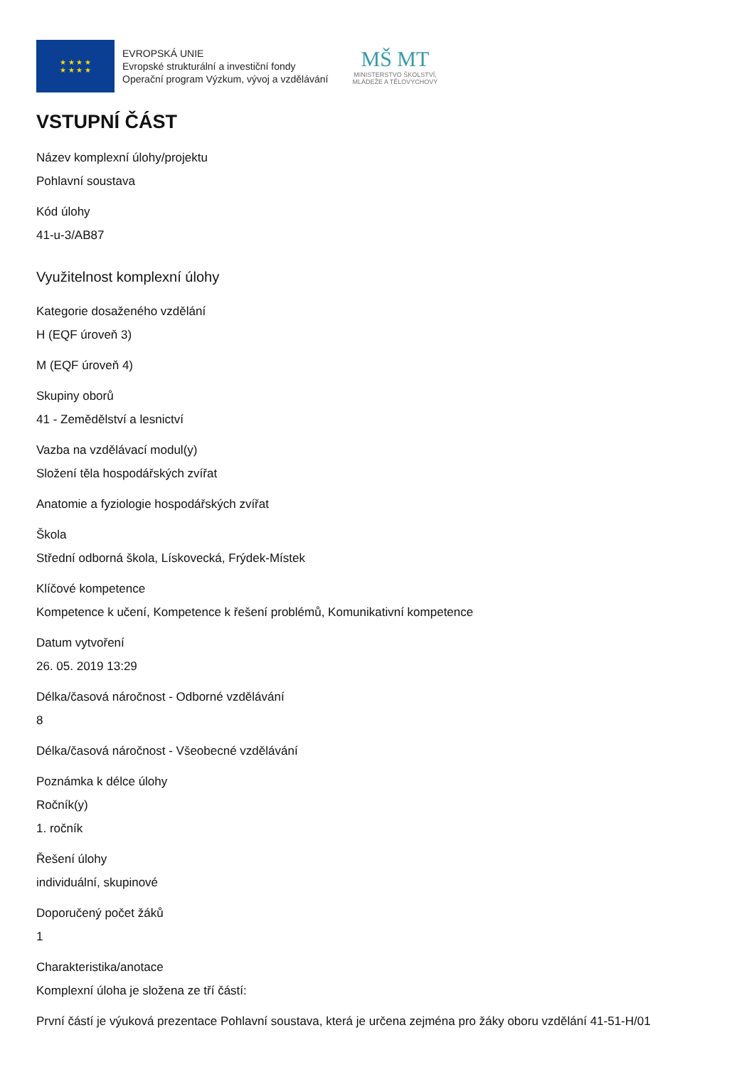★ ★ ★ ★
★ ★ ★ ★
EVROPSKÁ UNIE
Evropské strukturální a investiční fondy
Operační program Výzkum, vývoj a vzdělávání
MŠ MT
MINISTERSTVO ŠKOLSTVÍ,
MLÁDEŽE A TĚLOVÝCHOVY
VSTUPNÍ ČÁST
Název komplexní úlohy/projektu
Pohlavní soustava
Kód úlohy
41-u-3/AB87
Využitelnost komplexní úlohy
Kategorie dosaženého vzdělání
H (EQF úroveň 3)
M (EQF úroveň 4)
Skupiny oborů
41 - Zemědělství a lesnictví
Vazba na vzdělávací modul(y)
Složení těla hospodářských zvířat
Anatomie a fyziologie hospodářských zvířat
Škola
Střední odborná škola, Lískovecká, Frýdek-Místek
Klíčové kompetence
Kompetence k učení, Kompetence k řešení problémů, Komunikativní kompetence
Datum vytvoření
26. 05. 2019 13:29
Délka/časová náročnost - Odborné vzdělávání
8
Délka/časová náročnost - Všeobecné vzdělávání
Poznámka k délce úlohy
Ročník(y)
1. ročník
Řešení úlohy
individuální, skupinové
Doporučený počet žáků
1
Charakteristika/anotace
Komplexní úloha je složena ze tří částí:
První částí je výuková prezentace Pohlavní soustava, která je určena zejména pro žáky oboru vzdělání 41-51-H/01